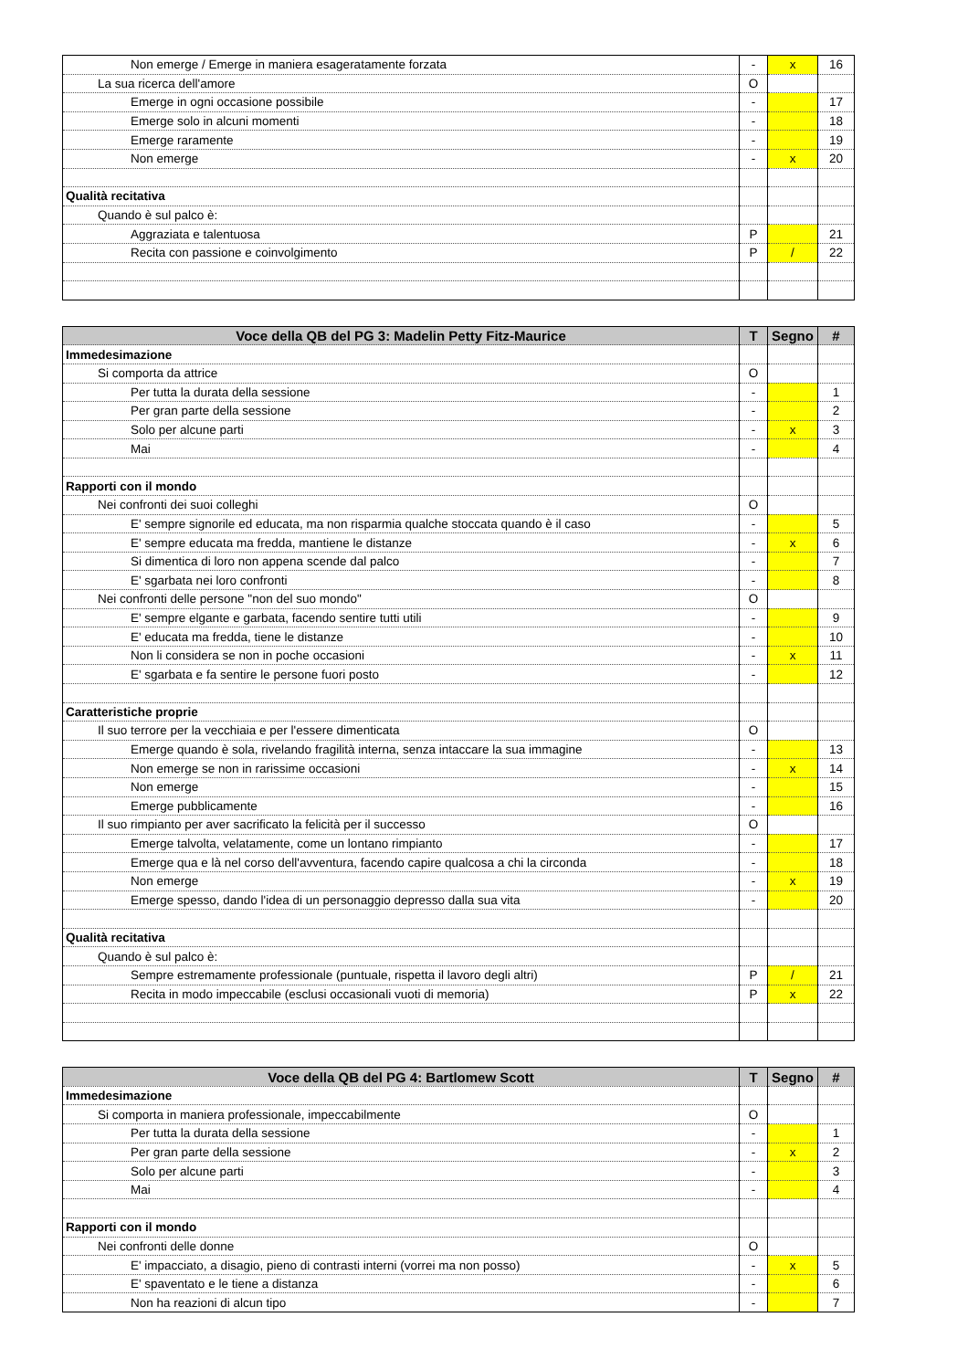| Non emerge / Emerge in maniera esageratamente forzata | - | x | 16 |
| La sua ricerca dell'amore | O | | |
| Emerge in ogni occasione possibile | - | | 17 |
| Emerge solo in alcuni momenti | - | | 18 |
| Emerge raramente | - | | 19 |
| Non emerge | - | x | 20 |
| Qualità recitativa | | | |
| Quando è sul palco è: | | | |
| Aggraziata e talentuosa | P | | 21 |
| Recita con passione e coinvolgimento | P | / | 22 |
| Voce della QB del PG 3: Madelin Petty Fitz-Maurice | T | Segno | # |
| --- | --- | --- | --- |
| Immedesimazione | | | |
| Si comporta da attrice | O | | |
| Per tutta la durata della sessione | - | | 1 |
| Per gran parte della sessione | - | | 2 |
| Solo per alcune parti | - | x | 3 |
| Mai | - | | 4 |
| Rapporti con il mondo | | | |
| Nei confronti dei suoi colleghi | O | | |
| E' sempre signorile ed educata, ma non risparmia qualche stoccata quando è il caso | - | | 5 |
| E' sempre educata ma fredda, mantiene le distanze | - | x | 6 |
| Si dimentica di loro non appena scende dal palco | - | | 7 |
| E' sgarbata nei loro confronti | - | | 8 |
| Nei confronti delle persone "non del suo mondo" | O | | |
| E' sempre elgante e garbata, facendo sentire tutti utili | - | | 9 |
| E' educata ma fredda, tiene le distanze | - | | 10 |
| Non li considera se non in poche occasioni | - | x | 11 |
| E' sgarbata e fa sentire le persone fuori posto | - | | 12 |
| Caratteristiche proprie | | | |
| Il suo terrore per la vecchiaia e per l'essere dimenticata | O | | |
| Emerge quando è sola, rivelando fragilità interna, senza intaccare la sua immagine | - | | 13 |
| Non emerge se non in rarissime occasioni | - | x | 14 |
| Non emerge | - | | 15 |
| Emerge pubblicamente | - | | 16 |
| Il suo rimpianto per aver sacrificato la felicità per il successo | O | | |
| Emerge talvolta, velatamente, come un lontano rimpianto | - | | 17 |
| Emerge qua e là nel corso dell'avventura, facendo capire qualcosa a chi la circonda | - | | 18 |
| Non emerge | - | x | 19 |
| Emerge spesso, dando l'idea di un personaggio depresso dalla sua vita | - | | 20 |
| Qualità recitativa | | | |
| Quando è sul palco è: | | | |
| Sempre estremamente professionale (puntuale, rispetta il lavoro degli altri) | P | / | 21 |
| Recita in modo impeccabile (esclusi occasionali vuoti di memoria) | P | x | 22 |
| Voce della QB del PG 4: Bartlomew Scott | T | Segno | # |
| --- | --- | --- | --- |
| Immedesimazione | | | |
| Si comporta in maniera professionale, impeccabilmente | O | | |
| Per tutta la durata della sessione | - | | 1 |
| Per gran parte della sessione | - | x | 2 |
| Solo per alcune parti | - | | 3 |
| Mai | - | | 4 |
| Rapporti con il mondo | | | |
| Nei confronti delle donne | O | | |
| E' impacciato, a disagio, pieno di contrasti interni (vorrei ma non posso) | - | x | 5 |
| E' spaventato e le tiene a distanza | - | | 6 |
| Non ha reazioni di alcun tipo | - | | 7 |